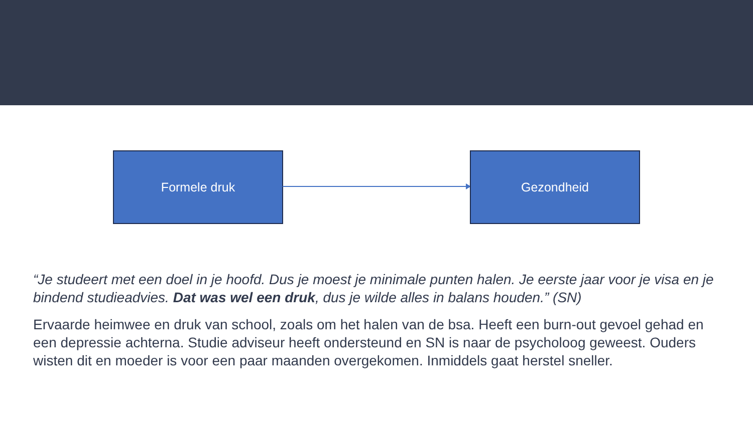Formele druk Gezondheid
“Je studeert met een doel in je hoofd. Dus je moest je minimale punten halen. Je eerste jaar voor je visa en je bindend studieadvies. Dat was wel een druk, dus je wilde alles in balans houden.” (SN)
Ervaarde heimwee en druk van school, zoals om het halen van de bsa. Heeft een burn-out gevoel gehad en een depressie achterna. Studie adviseur heeft ondersteund en SN is naar de psycholoog geweest. Ouders wisten dit en moeder is voor een paar maanden overgekomen. Inmiddels gaat herstel sneller.